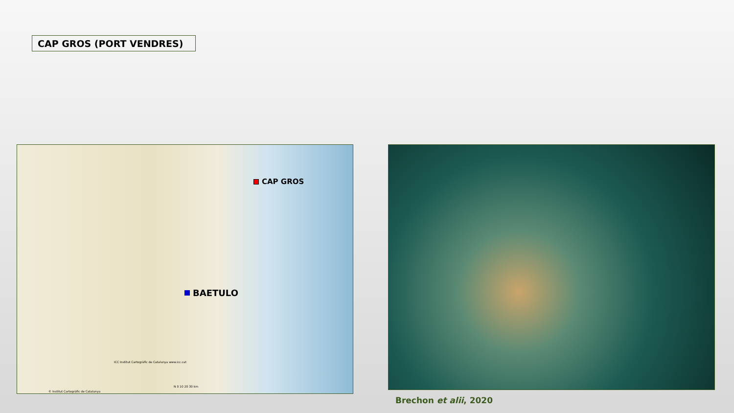CAP GROS (PORT VENDRES)
CAP GROS
BAETULO
ICC Institut Cartogràfic de Catalunya www.icc.cat
© Institut Cartogràfic de Catalunya
N 0 10 20 30 km
Brechon et alii, 2020